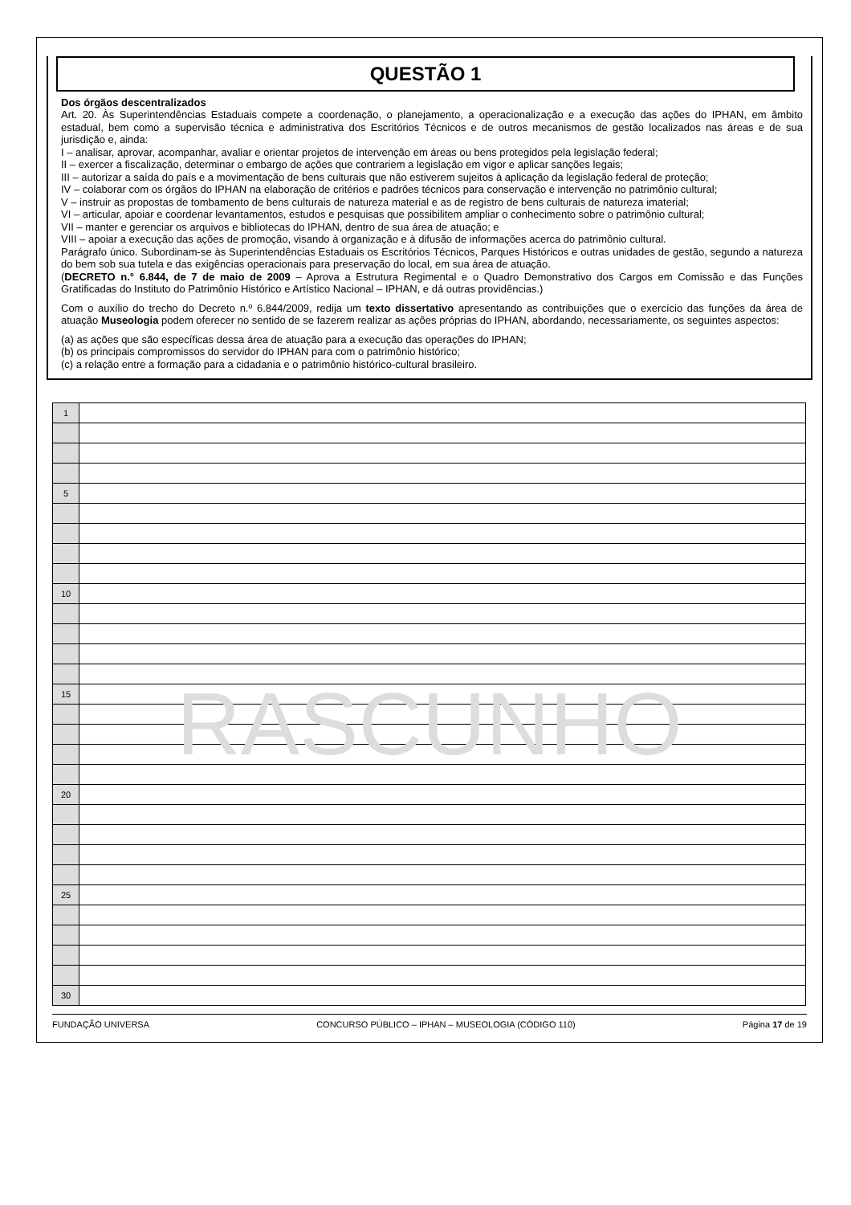QUESTÃO 1
Dos órgãos descentralizados
Art. 20. Às Superintendências Estaduais compete a coordenação, o planejamento, a operacionalização e a execução das ações do IPHAN, em âmbito estadual, bem como a supervisão técnica e administrativa dos Escritórios Técnicos e de outros mecanismos de gestão localizados nas áreas e de sua jurisdição e, ainda:
I – analisar, aprovar, acompanhar, avaliar e orientar projetos de intervenção em áreas ou bens protegidos pela legislação federal;
II – exercer a fiscalização, determinar o embargo de ações que contrariem a legislação em vigor e aplicar sanções legais;
III – autorizar a saída do país e a movimentação de bens culturais que não estiverem sujeitos à aplicação da legislação federal de proteção;
IV – colaborar com os órgãos do IPHAN na elaboração de critérios e padrões técnicos para conservação e intervenção no patrimônio cultural;
V – instruir as propostas de tombamento de bens culturais de natureza material e as de registro de bens culturais de natureza imaterial;
VI – articular, apoiar e coordenar levantamentos, estudos e pesquisas que possibilitem ampliar o conhecimento sobre o patrimônio cultural;
VII – manter e gerenciar os arquivos e bibliotecas do IPHAN, dentro de sua área de atuação; e
VIII – apoiar a execução das ações de promoção, visando à organização e à difusão de informações acerca do patrimônio cultural.
Parágrafo único. Subordinam-se às Superintendências Estaduais os Escritórios Técnicos, Parques Históricos e outras unidades de gestão, segundo a natureza do bem sob sua tutela e das exigências operacionais para preservação do local, em sua área de atuação.
(DECRETO n.° 6.844, de 7 de maio de 2009 – Aprova a Estrutura Regimental e o Quadro Demonstrativo dos Cargos em Comissão e das Funções Gratificadas do Instituto do Patrimônio Histórico e Artístico Nacional – IPHAN, e dá outras providências.)
Com o auxílio do trecho do Decreto n.º 6.844/2009, redija um texto dissertativo apresentando as contribuições que o exercício das funções da área de atuação Museologia podem oferecer no sentido de se fazerem realizar as ações próprias do IPHAN, abordando, necessariamente, os seguintes aspectos:
(a) as ações que são específicas dessa área de atuação para a execução das operações do IPHAN;
(b) os principais compromissos do servidor do IPHAN para com o patrimônio histórico;
(c) a relação entre a formação para a cidadania e o patrimônio histórico-cultural brasileiro.
| 1 | |
| 5 | |
| 10 | |
| 15 | |
| 20 | |
| 25 | |
| 30 | |
RASCUNHO
FUNDAÇÃO UNIVERSA CONCURSO PÚBLICO – IPHAN – MUSEOLOGIA (CÓDIGO 110) Página 17 de 19